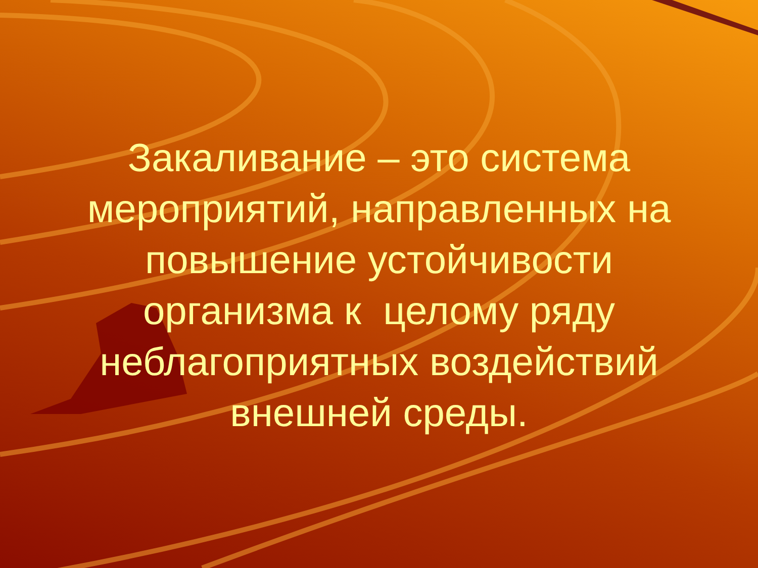Закаливание – это система мероприятий, направленных на повышение устойчивости организма к целому ряду неблагоприятных воздействий внешней среды.